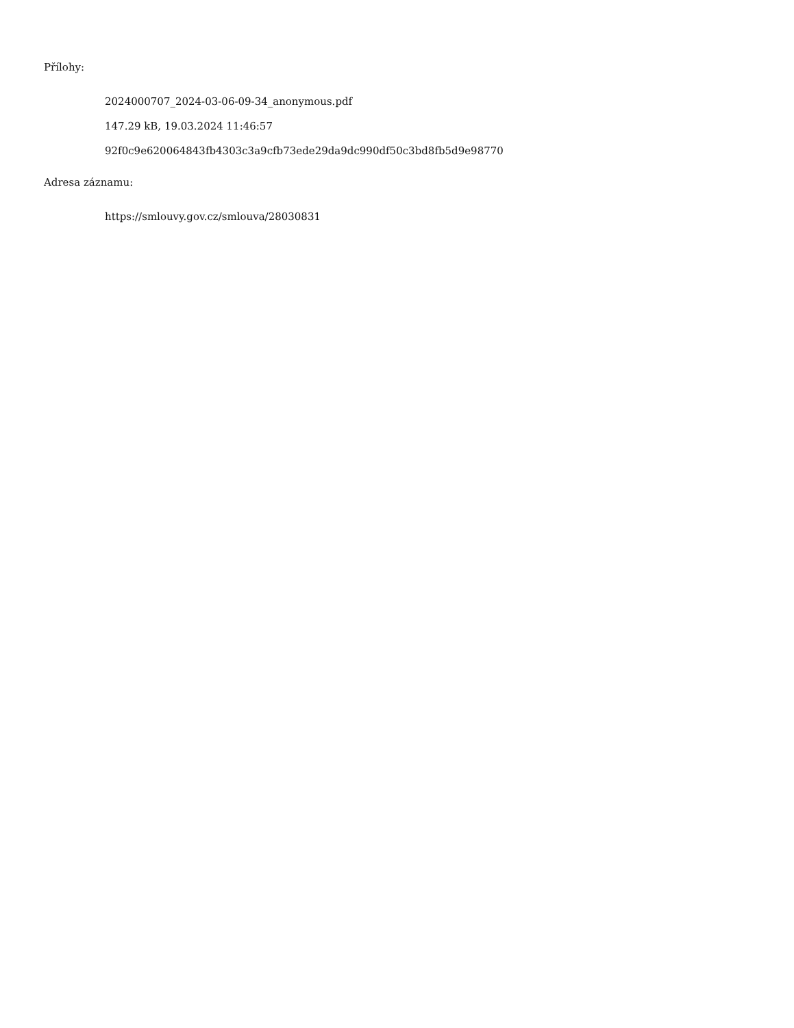Přílohy:
2024000707_2024-03-06-09-34_anonymous.pdf
147.29 kB, 19.03.2024 11:46:57
92f0c9e620064843fb4303c3a9cfb73ede29da9dc990df50c3bd8fb5d9e98770
Adresa záznamu:
https://smlouvy.gov.cz/smlouva/28030831